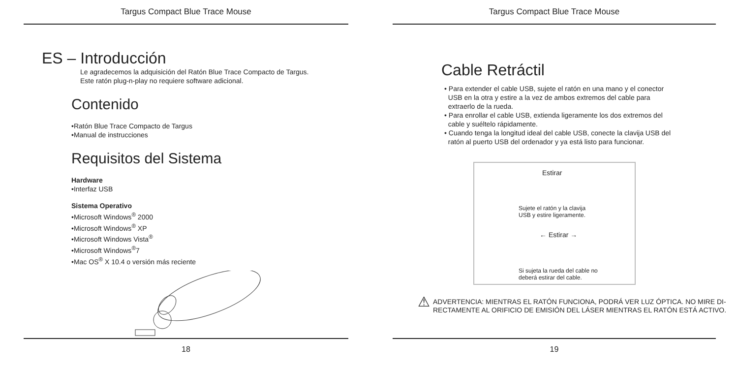Targus Compact Blue Trace Mouse
ES – Introducción
Le agradecemos la adquisición del Ratón Blue Trace Compacto de Targus.
Este ratón plug-n-play no requiere software adicional.
Contenido
•Ratón Blue Trace Compacto de Targus
•Manual de instrucciones
Requisitos del Sistema
Hardware
•Interfaz USB
Sistema Operativo
•Microsoft Windows<sup>®</sup> 2000
•Microsoft Windows<sup>®</sup> XP
•Microsoft Windows Vista<sup>®</sup>
•Microsoft Windows<sup>®</sup>7
•Mac OS<sup>®</sup> X 10.4 o versión más reciente
18
Targus Compact Blue Trace Mouse
Cable Retráctil
• Para extender el cable USB, sujete el ratón en una mano y el conector
USB en la otra y estire a la vez de ambos extremos del cable para
extraerlo de la rueda.
• Para enrollar el cable USB, extienda ligeramente los dos extremos del
cable y suéltelo rápidamente.
• Cuando tenga la longitud ideal del cable USB, conecte la clavija USB del
ratón al puerto USB del ordenador y ya está listo para funcionar.
Estirar
Sujete el ratón y la clavija
USB y estire ligeramente.
← Estirar →
Si sujeta la rueda del cable no
deberá estirar del cable.
⚠
ADVERTENCIA: MIENTRAS EL RATÓN FUNCIONA, PODRÁ VER LUZ ÓPTICA. NO MIRE DI-
RECTAMENTE AL ORIFICIO DE EMISIÓN DEL LÁSER MIENTRAS EL RATÓN ESTÁ ACTIVO.
19